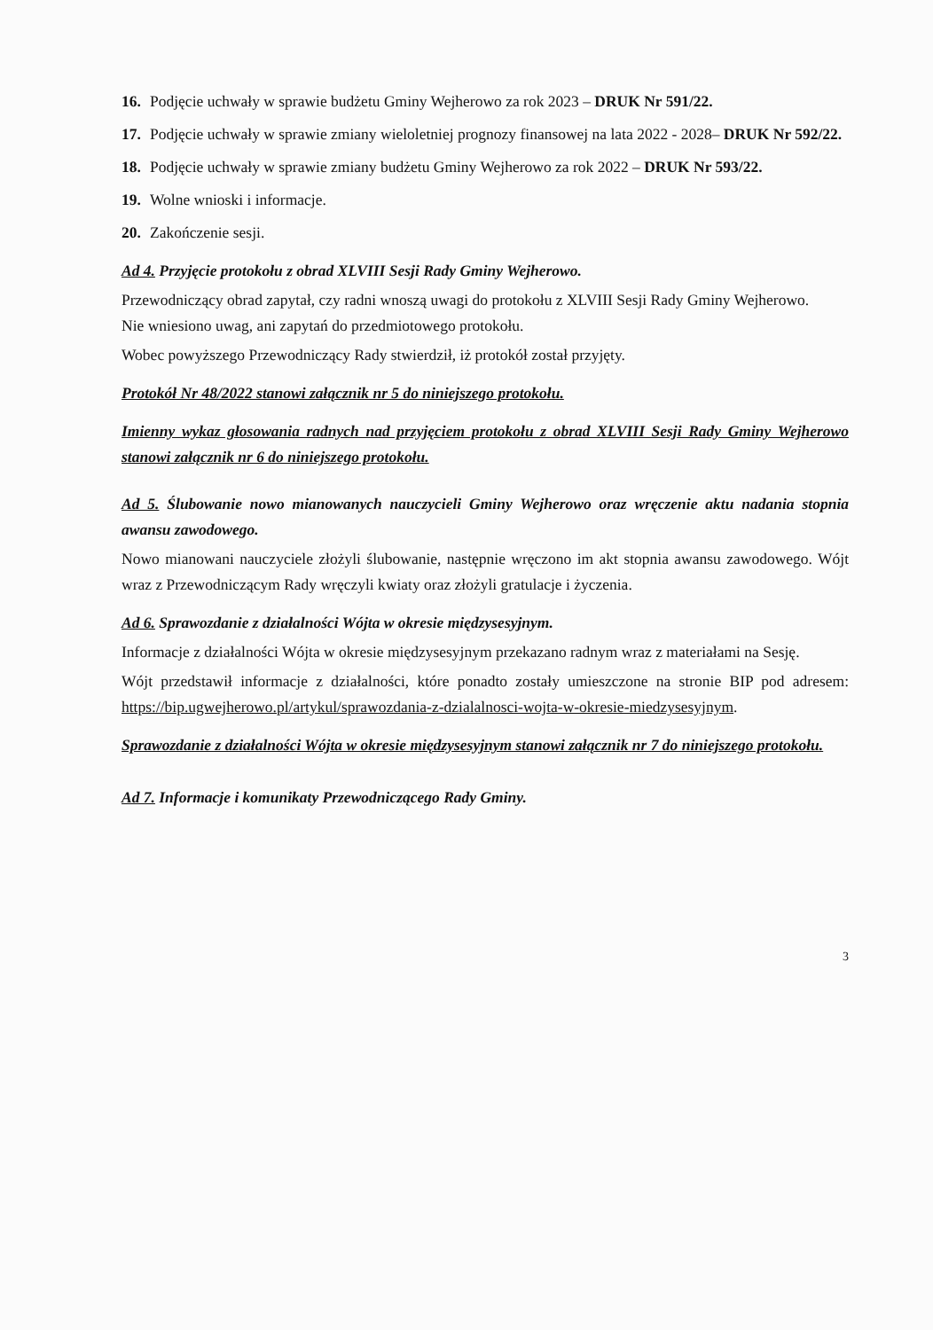16. Podjęcie uchwały w sprawie budżetu Gminy Wejherowo za rok 2023 – DRUK Nr 591/22.
17. Podjęcie uchwały w sprawie zmiany wieloletniej prognozy finansowej na lata 2022 - 2028– DRUK Nr 592/22.
18. Podjęcie uchwały w sprawie zmiany budżetu Gminy Wejherowo za rok 2022 – DRUK Nr 593/22.
19. Wolne wnioski i informacje.
20. Zakończenie sesji.
Ad 4. Przyjęcie protokołu z obrad XLVIII Sesji Rady Gminy Wejherowo.
Przewodniczący obrad zapytał, czy radni wnoszą uwagi do protokołu z XLVIII Sesji Rady Gminy Wejherowo.
Nie wniesiono uwag, ani zapytań do przedmiotowego protokołu.
Wobec powyższego Przewodniczący Rady stwierdził, iż protokół został przyjęty.
Protokół Nr 48/2022 stanowi załącznik nr 5 do niniejszego protokołu.
Imienny wykaz głosowania radnych nad przyjęciem protokołu z obrad XLVIII Sesji Rady Gminy Wejherowo stanowi załącznik nr 6 do niniejszego protokołu.
Ad 5. Ślubowanie nowo mianowanych nauczycieli Gminy Wejherowo oraz wręczenie aktu nadania stopnia awansu zawodowego.
Nowo mianowani nauczyciele złożyli ślubowanie, następnie wręczono im akt stopnia awansu zawodowego. Wójt wraz z Przewodniczącym Rady wręczyli kwiaty oraz złożyli gratulacje i życzenia.
Ad 6. Sprawozdanie z działalności Wójta w okresie międzysesyjnym.
Informacje z działalności Wójta w okresie międzysesyjnym przekazano radnym wraz z materiałami na Sesję.
Wójt przedstawił informacje z działalności, które ponadto zostały umieszczone na stronie BIP pod adresem: https://bip.ugwejherowo.pl/artykul/sprawozdania-z-dzialalnosci-wojta-w-okresie-miedzysesyjnym.
Sprawozdanie z działalności Wójta w okresie międzysesyjnym stanowi załącznik nr 7 do niniejszego protokołu.
Ad 7. Informacje i komunikaty Przewodniczącego Rady Gminy.
3